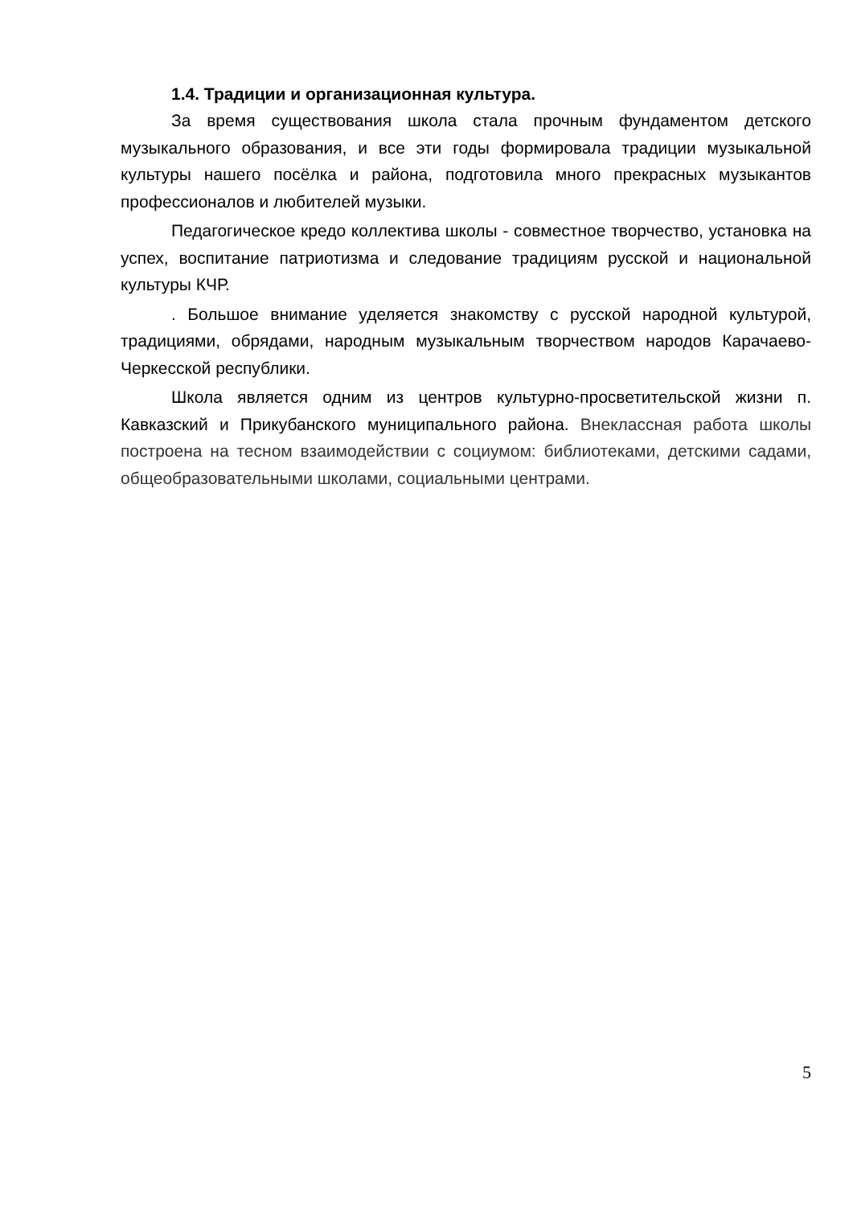1.4. Традиции и организационная культура.
За время существования школа стала прочным фундаментом детского музыкального образования, и все эти годы формировала традиции музыкальной культуры нашего посёлка и района, подготовила много прекрасных музыкантов профессионалов и любителей музыки.
Педагогическое кредо коллектива школы - совместное творчество, установка на успех, воспитание патриотизма и следование традициям русской и национальной культуры КЧР.
. Большое внимание уделяется знакомству с русской народной культурой, традициями, обрядами, народным музыкальным творчеством народов Карачаево-Черкесской республики.
Школа является одним из центров культурно-просветительской жизни п. Кавказский и Прикубанского муниципального района. Внеклассная работа школы построена на тесном взаимодействии с социумом: библиотеками, детскими садами, общеобразовательными школами, социальными центрами.
5